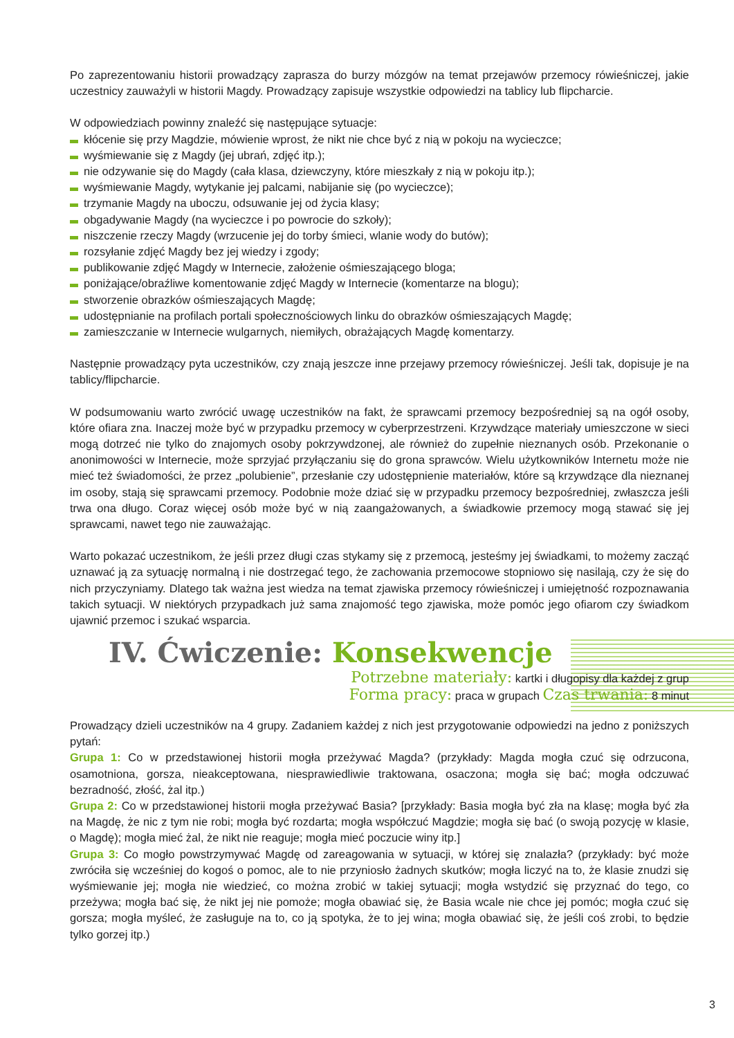Po zaprezentowaniu historii prowadzący zaprasza do burzy mózgów na temat przejawów przemocy rówieśniczej, jakie uczestnicy zauważyli w historii Magdy. Prowadzący zapisuje wszystkie odpowiedzi na tablicy lub flipcharcie.
W odpowiedziach powinny znaleźć się następujące sytuacje:
kłócenie się przy Magdzie, mówienie wprost, że nikt nie chce być z nią w pokoju na wycieczce;
wyśmiewanie się z Magdy (jej ubrań, zdjęć itp.);
nie odzywanie się do Magdy (cała klasa, dziewczyny, które mieszkały z nią w pokoju itp.);
wyśmiewanie Magdy, wytykanie jej palcami, nabijanie się (po wycieczce);
trzymanie Magdy na uboczu, odsuwanie jej od życia klasy;
obgadywanie Magdy (na wycieczce i po powrocie do szkoły);
niszczenie rzeczy Magdy (wrzucenie jej do torby śmieci, wlanie wody do butów);
rozsyłanie zdjęć Magdy bez jej wiedzy i zgody;
publikowanie zdjęć Magdy w Internecie, założenie ośmieszającego bloga;
poniżające/obraźliwe komentowanie zdjęć Magdy w Internecie (komentarze na blogu);
stworzenie obrazków ośmieszających Magdę;
udostępnianie na profilach portali społecznościowych linku do obrazków ośmieszających Magdę;
zamieszczanie w Internecie wulgarnych, niemiłych, obrażających Magdę komentarzy.
Następnie prowadzący pyta uczestników, czy znają jeszcze inne przejawy przemocy rówieśniczej. Jeśli tak, dopisuje je na tablicy/flipcharcie.
W podsumowaniu warto zwrócić uwagę uczestników na fakt, że sprawcami przemocy bezpośredniej są na ogół osoby, które ofiara zna. Inaczej może być w przypadku przemocy w cyberprzestrzeni. Krzywdzące materiały umieszczone w sieci mogą dotrzeć nie tylko do znajomych osoby pokrzywdzonej, ale również do zupełnie nieznanych osób. Przekonanie o anonimowości w Internecie, może sprzyjać przyłączaniu się do grona sprawców. Wielu użytkowników Internetu może nie mieć też świadomości, że przez „polubienie”, przesłanie czy udostępnienie materiałów, które są krzywdzące dla nieznanej im osoby, stają się sprawcami przemocy. Podobnie może dziać się w przypadku przemocy bezpośredniej, zwłaszcza jeśli trwa ona długo. Coraz więcej osób może być w nią zaangażowanych, a świadkowie przemocy mogą stawać się jej sprawcami, nawet tego nie zauważając.
Warto pokazać uczestnikom, że jeśli przez długi czas stykamy się z przemocą, jesteśmy jej świadkami, to możemy zacząć uznawać ją za sytuację normalną i nie dostrzegać tego, że zachowania przemocowe stopniowo się nasilają, czy że się do nich przyczyniamy. Dlatego tak ważna jest wiedza na temat zjawiska przemocy rówieśniczej i umiejętność rozpoznawania takich sytuacji. W niektórych przypadkach już sama znajomość tego zjawiska, może pomóc jego ofiarom czy świadkom ujawnić przemoc i szukać wsparcia.
IV. Ćwiczenie: Konsekwencje
Potrzebne materiały: kartki i długopisy dla każdej z grup
Forma pracy: praca w grupach Czas trwania: 8 minut
Prowadzący dzieli uczestników na 4 grupy. Zadaniem każdej z nich jest przygotowanie odpowiedzi na jedno z poniższych pytań:
Grupa 1: Co w przedstawionej historii mogła przeżywać Magda? (przykłady: Magda mogła czuć się odrzucona, osamotniona, gorsza, nieakceptowana, niesprawiedliwie traktowana, osaczona; mogła się bać; mogła odczuwać bezradność, złość, żal itp.)
Grupa 2: Co w przedstawionej historii mogła przeżywać Basia? [przykłady: Basia mogła być zła na klasę; mogła być zła na Magdę, że nic z tym nie robi; mogła być rozdarta; mogła współczuć Magdzie; mogła się bać (o swoją pozycję w klasie, o Magdę); mogła mieć żal, że nikt nie reaguje; mogła mieć poczucie winy itp.]
Grupa 3: Co mogło powstrzymywać Magdę od zareagowania w sytuacji, w której się znalazła? (przykłady: być może zwróciła się wcześniej do kogoś o pomoc, ale to nie przyniosło żadnych skutków; mogła liczyć na to, że klasie znudzi się wyśmiewanie jej; mogła nie wiedzieć, co można zrobić w takiej sytuacji; mogła wstydzić się przyznać do tego, co przeżywa; mogła bać się, że nikt jej nie pomoże; mogła obawiać się, że Basia wcale nie chce jej pomóc; mogła czuć się gorsza; mogła myśleć, że zasługuje na to, co ją spotyka, że to jej wina; mogła obawiać się, że jeśli coś zrobi, to będzie tylko gorzej itp.)
3